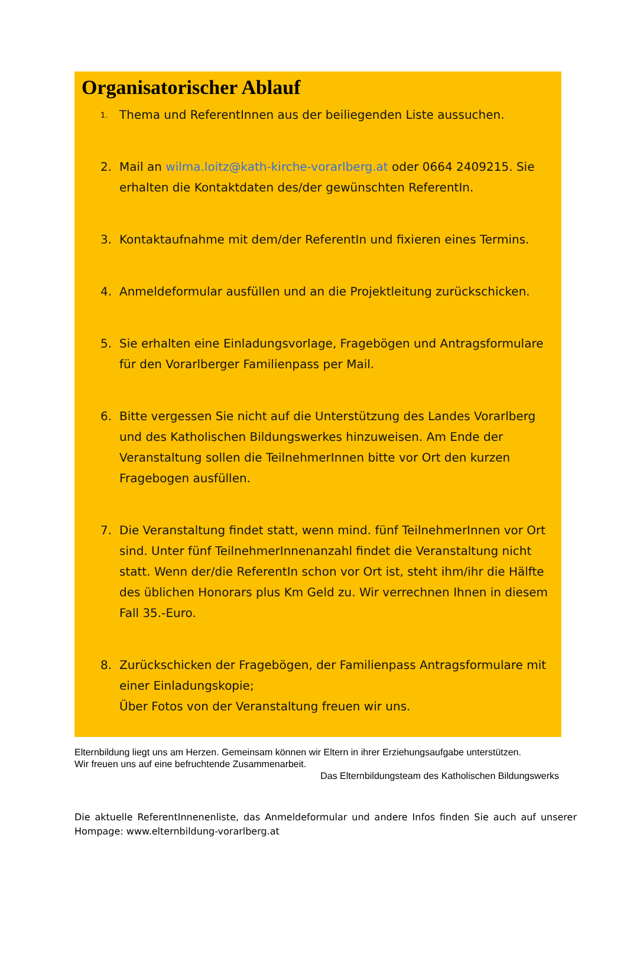Organisatorischer Ablauf
1. Thema und ReferentInnen aus der beiliegenden Liste aussuchen.
2. Mail an wilma.loitz@kath-kirche-vorarlberg.at oder 0664 2409215. Sie erhalten die Kontaktdaten des/der gewünschten ReferentIn.
3. Kontaktaufnahme mit dem/der ReferentIn und fixieren eines Termins.
4. Anmeldeformular ausfüllen und an die Projektleitung zurückschicken.
5. Sie erhalten eine Einladungsvorlage, Fragebögen und Antragsformulare für den Vorarlberger Familienpass per Mail.
6. Bitte vergessen Sie nicht auf die Unterstützung des Landes Vorarlberg und des Katholischen Bildungswerkes hinzuweisen. Am Ende der Veranstaltung sollen die TeilnehmerInnen bitte vor Ort den kurzen Fragebogen ausfüllen.
7. Die Veranstaltung findet statt, wenn mind. fünf TeilnehmerInnen vor Ort sind. Unter fünf TeilnehmerInnenanzahl findet die Veranstaltung nicht statt. Wenn der/die ReferentIn schon vor Ort ist, steht ihm/ihr die Hälfte des üblichen Honorars plus Km Geld zu. Wir verrechnen Ihnen in diesem Fall 35.-Euro.
8. Zurückschicken der Fragebögen, der Familienpass Antragsformulare mit einer Einladungskopie;
Über Fotos von der Veranstaltung freuen wir uns.
Elternbildung liegt uns am Herzen. Gemeinsam können wir Eltern in ihrer Erziehungsaufgabe unterstützen.
Wir freuen uns auf eine befruchtende Zusammenarbeit.
Das Elternbildungsteam des Katholischen Bildungswerks
Die aktuelle ReferentInnenenliste, das Anmeldeformular und andere Infos finden Sie auch auf unserer Hompage: www.elternbildung-vorarlberg.at